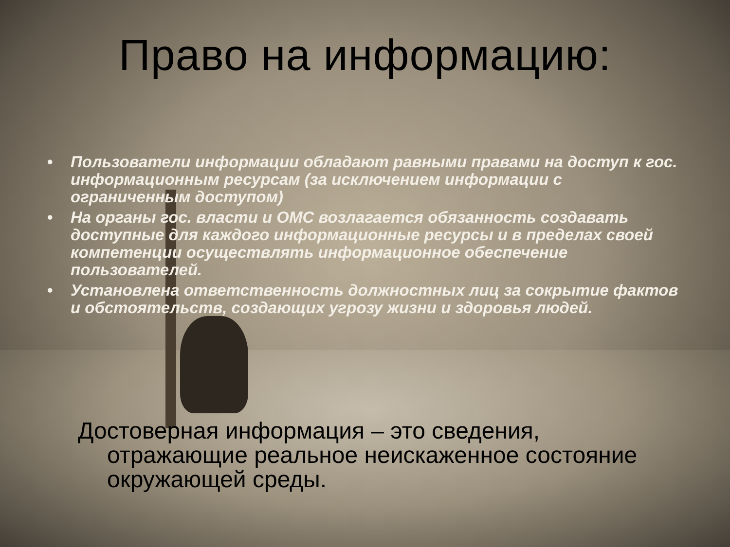Право на информацию:
• Пользователи информации обладают равными правами на доступ к гос. информационным ресурсам (за исключением информации с ограниченным доступом)
• На органы гос. власти и ОМС возлагается обязанность создавать доступные для каждого информационные ресурсы и в пределах своей компетенции осуществлять информационное обеспечение пользователей.
• Установлена ответственность должностных лиц за сокрытие фактов и обстоятельств, создающих угрозу жизни и здоровья людей.
Достоверная информация – это сведения, отражающие реальное неискаженное состояние окружающей среды.